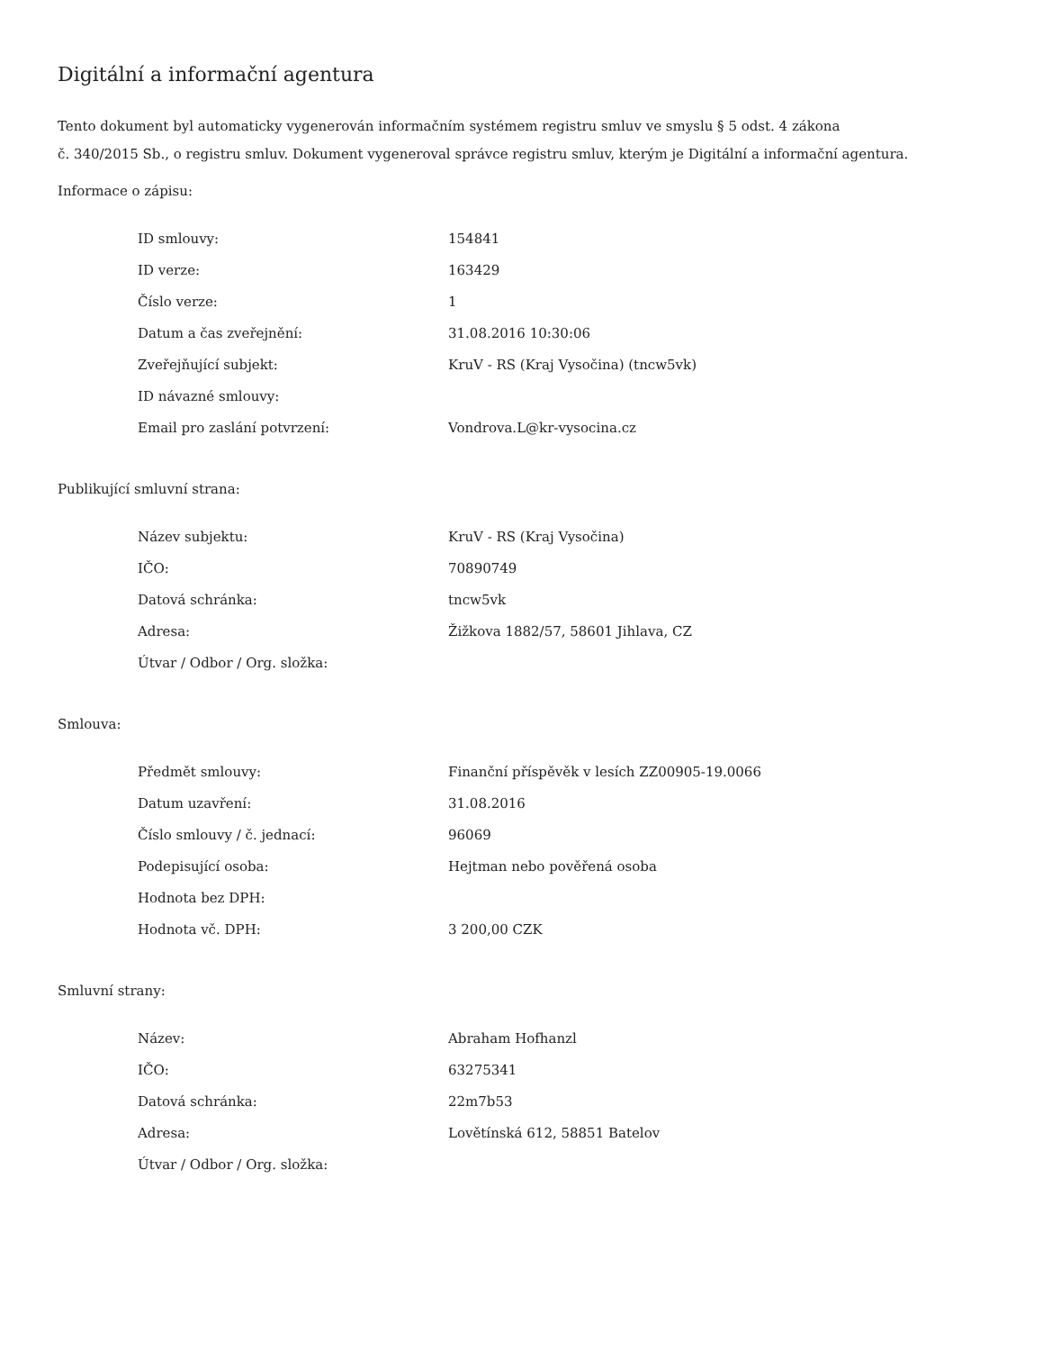Digitální a informační agentura
Tento dokument byl automaticky vygenerován informačním systémem registru smluv ve smyslu § 5 odst. 4 zákona
č. 340/2015 Sb., o registru smluv. Dokument vygeneroval správce registru smluv, kterým je Digitální a informační agentura.
Informace o zápisu:
| ID smlouvy: | 154841 |
| ID verze: | 163429 |
| Číslo verze: | 1 |
| Datum a čas zveřejnění: | 31.08.2016 10:30:06 |
| Zveřejňující subjekt: | KruV - RS (Kraj Vysočina) (tncw5vk) |
| ID návazné smlouvy: | |
| Email pro zaslání potvrzení: | Vondrova.L@kr-vysocina.cz |
Publikující smluvní strana:
| Název subjektu: | KruV - RS (Kraj Vysočina) |
| IČO: | 70890749 |
| Datová schránka: | tncw5vk |
| Adresa: | Žižkova 1882/57, 58601 Jihlava, CZ |
| Útvar / Odbor / Org. složka: | |
Smlouva:
| Předmět smlouvy: | Finanční příspěvěk v lesích ZZ00905-19.0066 |
| Datum uzavření: | 31.08.2016 |
| Číslo smlouvy / č. jednací: | 96069 |
| Podepisující osoba: | Hejtman nebo pověřená osoba |
| Hodnota bez DPH: | |
| Hodnota vč. DPH: | 3 200,00 CZK |
Smluvní strany:
| Název: | Abraham Hofhanzl |
| IČO: | 63275341 |
| Datová schránka: | 22m7b53 |
| Adresa: | Lovětínská 612, 58851 Batelov |
| Útvar / Odbor / Org. složka: | |